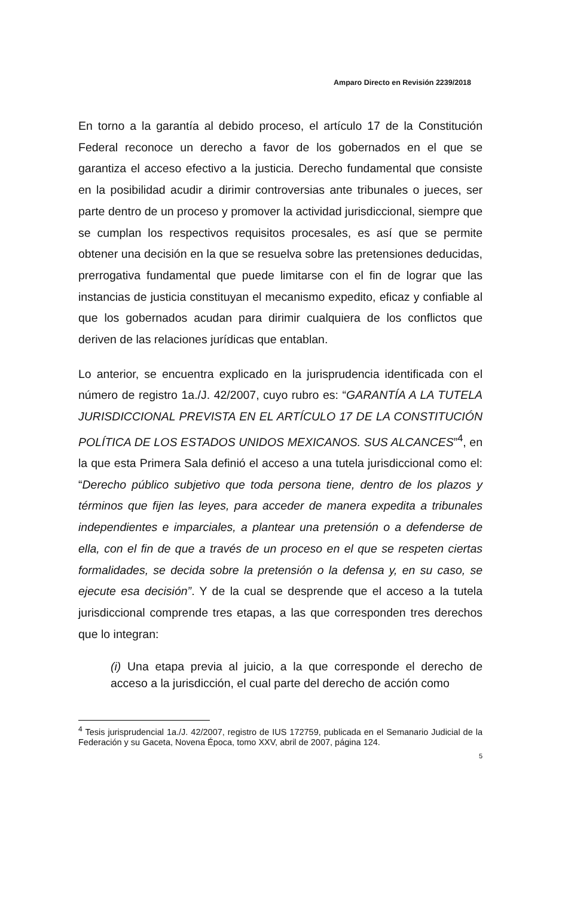Amparo Directo en Revisión 2239/2018
En torno a la garantía al debido proceso, el artículo 17 de la Constitución Federal reconoce un derecho a favor de los gobernados en el que se garantiza el acceso efectivo a la justicia. Derecho fundamental que consiste en la posibilidad acudir a dirimir controversias ante tribunales o jueces, ser parte dentro de un proceso y promover la actividad jurisdiccional, siempre que se cumplan los respectivos requisitos procesales, es así que se permite obtener una decisión en la que se resuelva sobre las pretensiones deducidas, prerrogativa fundamental que puede limitarse con el fin de lograr que las instancias de justicia constituyan el mecanismo expedito, eficaz y confiable al que los gobernados acudan para dirimir cualquiera de los conflictos que deriven de las relaciones jurídicas que entablan.
Lo anterior, se encuentra explicado en la jurisprudencia identificada con el número de registro 1a./J. 42/2007, cuyo rubro es: “GARANTÍA A LA TUTELA JURISDICCIONAL PREVISTA EN EL ARTÍCULO 17 DE LA CONSTITUCIÓN POLÍTICA DE LOS ESTADOS UNIDOS MEXICANOS. SUS ALCANCES”<sup>4</sup>, en la que esta Primera Sala definió el acceso a una tutela jurisdiccional como el: “Derecho público subjetivo que toda persona tiene, dentro de los plazos y términos que fijen las leyes, para acceder de manera expedita a tribunales independientes e imparciales, a plantear una pretensión o a defenderse de ella, con el fin de que a través de un proceso en el que se respeten ciertas formalidades, se decida sobre la pretensión o la defensa y, en su caso, se ejecute esa decisión”. Y de la cual se desprende que el acceso a la tutela jurisdiccional comprende tres etapas, a las que corresponden tres derechos que lo integran:
(i) Una etapa previa al juicio, a la que corresponde el derecho de acceso a la jurisdicción, el cual parte del derecho de acción como
<sup>4</sup> Tesis jurisprudencial 1a./J. 42/2007, registro de IUS 172759, publicada en el Semanario Judicial de la Federación y su Gaceta, Novena Época, tomo XXV, abril de 2007, página 124.
5